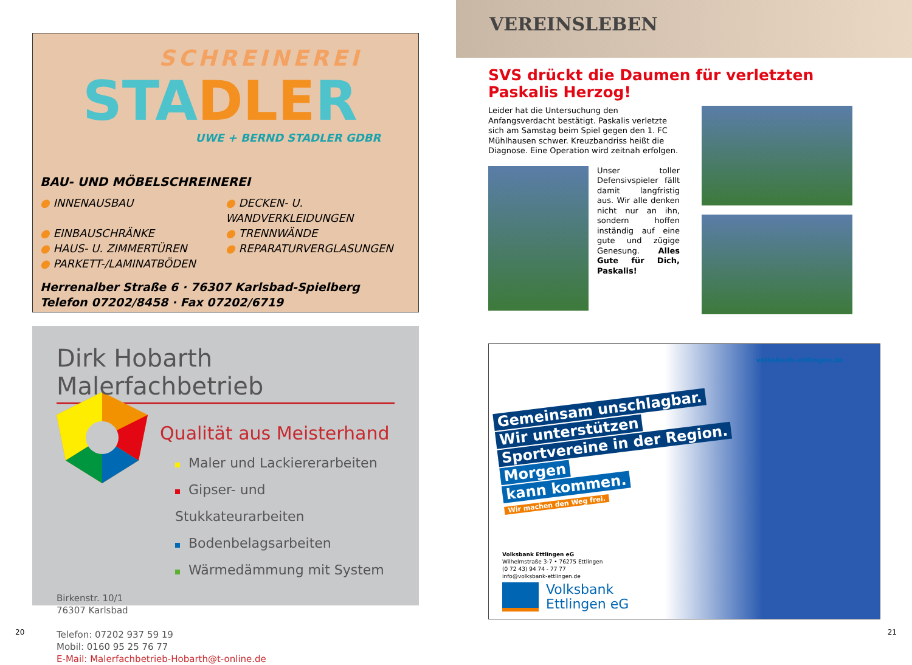SCHREINEREI
STADLER
UWE + BERND STADLER GDBR
BAU- UND MÖBELSCHREINEREI
● INNENAUSBAU
● DECKEN- U. WANDVERKLEIDUNGEN
● EINBAUSCHRÄNKE
● TRENNWÄNDE
● HAUS- U. ZIMMERTÜREN
● REPARATURVERGLASUNGEN
● PARKETT-/LAMINATBÖDEN
Herrenalber Straße 6 · 76307 Karlsbad-Spielberg
Telefon 07202/8458 · Fax 07202/6719
Dirk Hobarth Malerfachbetrieb
Qualität aus Meisterhand
Maler und Lackiererarbeiten
Gipser- und Stukkateurarbeiten
Bodenbelagsarbeiten
Wärmedämmung mit System
Birkenstr. 10/1
76307 Karlsbad
Telefon: 07202 937 59 19
Mobil: 0160 95 25 76 77
E-Mail: Malerfachbetrieb-Hobarth@t-online.de
20
VEREINSLEBEN
SVS drückt die Daumen für verletzten
Paskalis Herzog!
Leider hat die Untersuchung den Anfangsverdacht bestätigt. Paskalis verletzte sich am Samstag beim Spiel gegen den 1. FC Mühlhausen schwer. Kreuzbandriss heißt die Diagnose. Eine Operation wird zeitnah erfolgen.
Unser toller Defensivspieler fällt damit langfristig aus. Wir alle denken nicht nur an ihn, sondern hoffen inständig auf eine gute und zügige Genesung. Alles Gute für Dich, Paskalis!
volksbank-ettlingen.de
Gemeinsam unschlagbar.
Wir unterstützen
Sportvereine in der Region.
Morgen
kann kommen.
Wir machen den Weg frei.
Volksbank Ettlingen eG
Wilhelmstraße 3-7 • 76275 Ettlingen
(0 72 43) 94 74 - 77 77
info@volksbank-ettlingen.de
Volksbank
Ettlingen eG
21